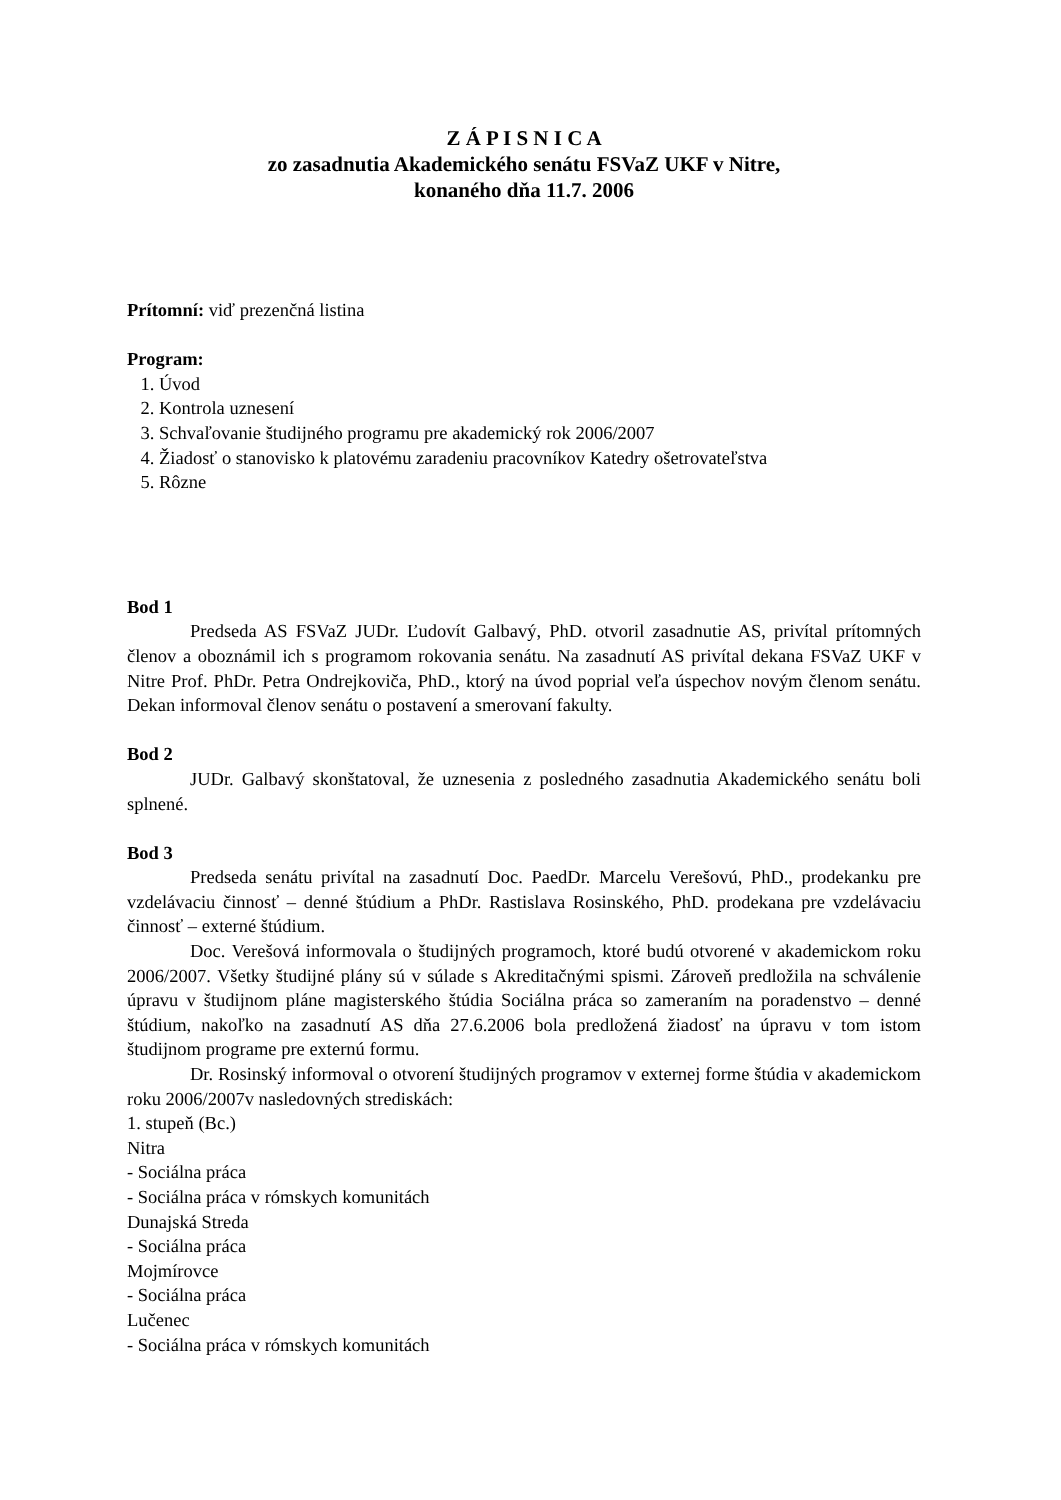Z Á P I S N I C A
zo zasadnutia Akademického senátu FSVaZ UKF v Nitre,
konaného dňa 11.7. 2006
Prítomní: viď prezenčná listina
Program:
1. Úvod
2. Kontrola uznesení
3. Schvaľovanie študijného programu pre akademický rok 2006/2007
4. Žiadosť o stanovisko k platovému zaradeniu pracovníkov Katedry ošetrovateľstva
5. Rôzne
Bod 1
Predseda AS FSVaZ JUDr. Ľudovít Galbavý, PhD. otvoril zasadnutie AS, privítal prítomných členov a oboznámil ich s programom rokovania senátu. Na zasadnutí AS privítal dekana FSVaZ UKF v Nitre Prof. PhDr. Petra Ondrejkoviča, PhD., ktorý na úvod poprial veľa úspechov novým členom senátu. Dekan informoval členov senátu o postavení a smerovaní fakulty.
Bod 2
JUDr. Galbavý skonštatoval, že uznesenia z posledného zasadnutia Akademického senátu boli splnené.
Bod 3
Predseda senátu privítal na zasadnutí Doc. PaedDr. Marcelu Verešovú, PhD., prodekanku pre vzdelávaciu činnosť – denné štúdium a PhDr. Rastislava Rosinského, PhD. prodekana pre vzdelávaciu činnosť – externé štúdium.
Doc. Verešová informovala o študijných programoch, ktoré budú otvorené v akademickom roku 2006/2007. Všetky študijné plány sú v súlade s Akreditačnými spismi. Zároveň predložila na schválenie úpravu v študijnom pláne magisterského štúdia Sociálna práca so zameraním na poradenstvo – denné štúdium, nakoľko na zasadnutí AS dňa 27.6.2006 bola predložená žiadosť na úpravu v tom istom študijnom programe pre externú formu.
Dr. Rosinský informoval o otvorení študijných programov v externej forme štúdia v akademickom roku 2006/2007v nasledovných strediskách:
1. stupeň (Bc.)
Nitra
- Sociálna práca
- Sociálna práca v rómskych komunitách
Dunajská Streda
- Sociálna práca
Mojmírovce
- Sociálna práca
Lučenec
- Sociálna práca v rómskych komunitách